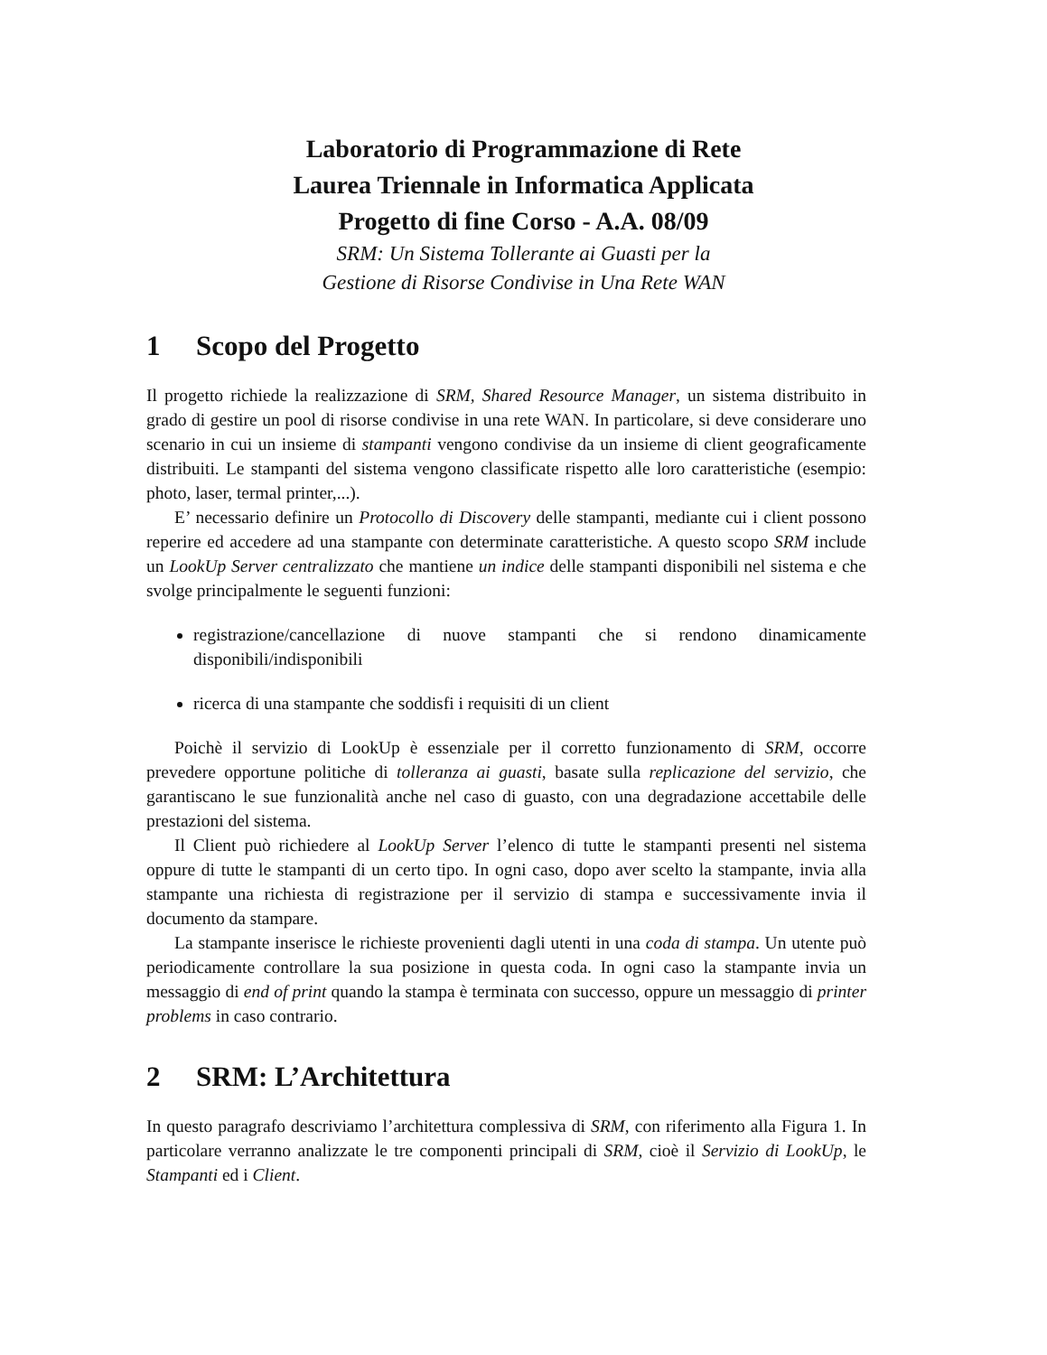Laboratorio di Programmazione di Rete
Laurea Triennale in Informatica Applicata
Progetto di fine Corso - A.A. 08/09
SRM: Un Sistema Tollerante ai Guasti per la
Gestione di Risorse Condivise in Una Rete WAN
1 Scopo del Progetto
Il progetto richiede la realizzazione di SRM, Shared Resource Manager, un sistema distribuito in grado di gestire un pool di risorse condivise in una rete WAN. In particolare, si deve considerare uno scenario in cui un insieme di stampanti vengono condivise da un insieme di client geograficamente distribuiti. Le stampanti del sistema vengono classificate rispetto alle loro caratteristiche (esempio: photo, laser, termal printer,...).
E’ necessario definire un Protocollo di Discovery delle stampanti, mediante cui i client possono reperire ed accedere ad una stampante con determinate caratteristiche. A questo scopo SRM include un LookUp Server centralizzato che mantiene un indice delle stampanti disponibili nel sistema e che svolge principalmente le seguenti funzioni:
registrazione/cancellazione di nuove stampanti che si rendono dinamicamente disponibili/indisponibili
ricerca di una stampante che soddisfi i requisiti di un client
Poichè il servizio di LookUp è essenziale per il corretto funzionamento di SRM, occorre prevedere opportune politiche di tolleranza ai guasti, basate sulla replicazione del servizio, che garantiscano le sue funzionalità anche nel caso di guasto, con una degradazione accettabile delle prestazioni del sistema.
Il Client può richiedere al LookUp Server l’elenco di tutte le stampanti presenti nel sistema oppure di tutte le stampanti di un certo tipo. In ogni caso, dopo aver scelto la stampante, invia alla stampante una richiesta di registrazione per il servizio di stampa e successivamente invia il documento da stampare.
La stampante inserisce le richieste provenienti dagli utenti in una coda di stampa. Un utente può periodicamente controllare la sua posizione in questa coda. In ogni caso la stampante invia un messaggio di end of print quando la stampa è terminata con successo, oppure un messaggio di printer problems in caso contrario.
2 SRM: L’Architettura
In questo paragrafo descriviamo l’architettura complessiva di SRM, con riferimento alla Figura 1. In particolare verranno analizzate le tre componenti principali di SRM, cioè il Servizio di LookUp, le Stampanti ed i Client.